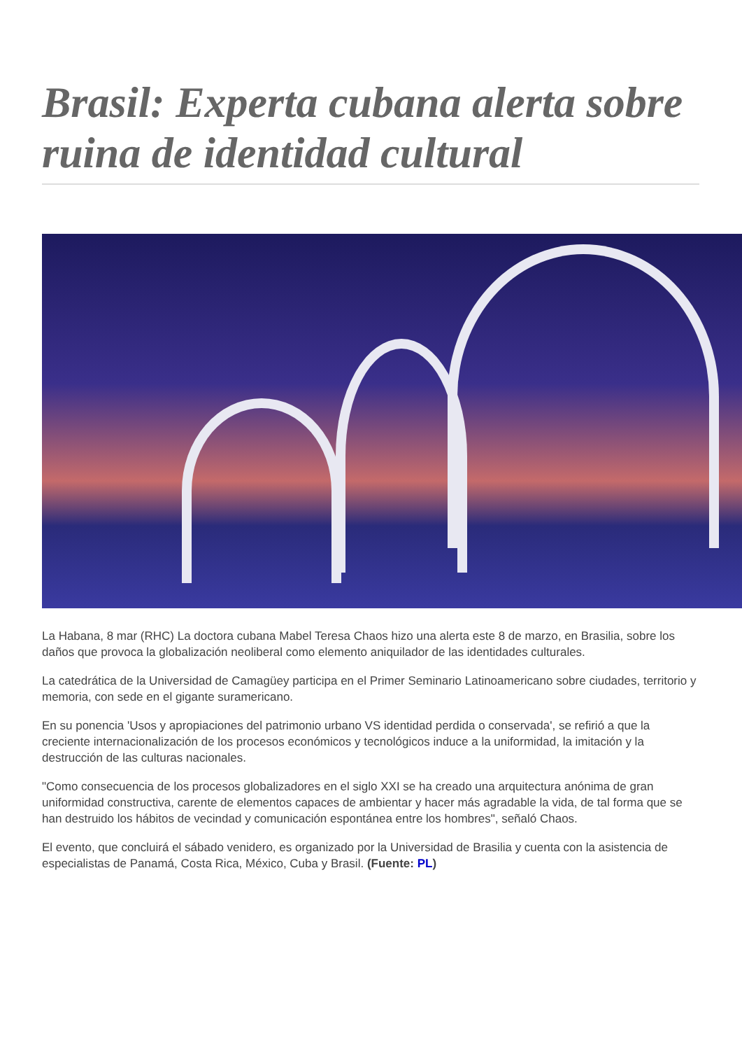Brasil: Experta cubana alerta sobre ruina de identidad cultural
La Habana, 8 mar (RHC) La doctora cubana Mabel Teresa Chaos hizo una alerta este 8 de marzo, en Brasilia, sobre los daños que provoca la globalización neoliberal como elemento aniquilador de las identidades culturales.
La catedrática de la Universidad de Camagüey participa en el Primer Seminario Latinoamericano sobre ciudades, territorio y memoria, con sede en el gigante suramericano.
En su ponencia 'Usos y apropiaciones del patrimonio urbano VS identidad perdida o conservada', se refirió a que la creciente internacionalización de los procesos económicos y tecnológicos induce a la uniformidad, la imitación y la destrucción de las culturas nacionales.
"Como consecuencia de los procesos globalizadores en el siglo XXI se ha creado una arquitectura anónima de gran uniformidad constructiva, carente de elementos capaces de ambientar y hacer más agradable la vida, de tal forma que se han destruido los hábitos de vecindad y comunicación espontánea entre los hombres", señaló Chaos.
El evento, que concluirá el sábado venidero, es organizado por la Universidad de Brasilia y cuenta con la asistencia de especialistas de Panamá, Costa Rica, México, Cuba y Brasil. (Fuente: PL)